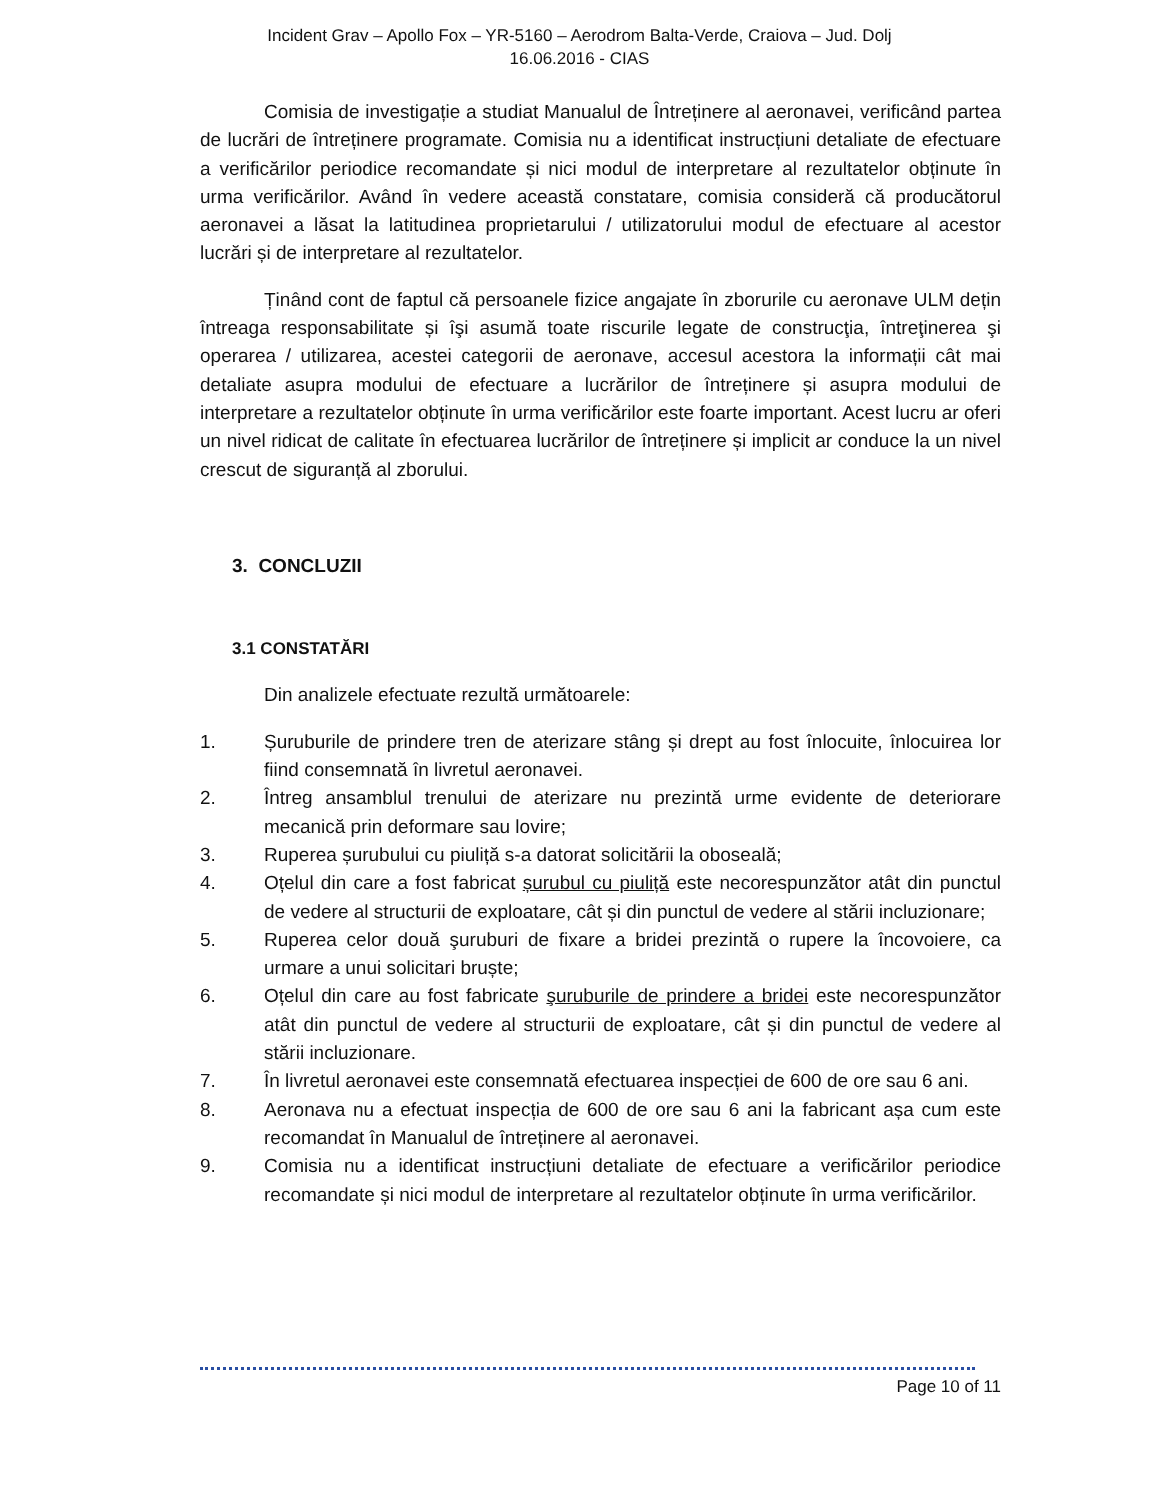Incident Grav – Apollo Fox – YR-5160 – Aerodrom Balta-Verde, Craiova – Jud. Dolj
16.06.2016 - CIAS
Comisia de investigație a studiat Manualul de Întreținere al aeronavei, verificând partea de lucrări de întreținere programate. Comisia nu a identificat instrucțiuni detaliate de efectuare a verificărilor periodice recomandate și nici modul de interpretare al rezultatelor obținute în urma verificărilor. Având în vedere această constatare, comisia consideră că producătorul aeronavei a lăsat la latitudinea proprietarului / utilizatorului modul de efectuare al acestor lucrări și de interpretare al rezultatelor.
Ținând cont de faptul că persoanele fizice angajate în zborurile cu aeronave ULM dețin întreaga responsabilitate și îşi asumă toate riscurile legate de construcţia, întreţinerea şi operarea / utilizarea, acestei categorii de aeronave, accesul acestora la informații cât mai detaliate asupra modului de efectuare a lucrărilor de întreținere și asupra modului de interpretare a rezultatelor obținute în urma verificărilor este foarte important. Acest lucru ar oferi un nivel ridicat de calitate în efectuarea lucrărilor de întreținere și implicit ar conduce la un nivel crescut de siguranță al zborului.
3. CONCLUZII
3.1 CONSTATĂRI
Din analizele efectuate rezultă următoarele:
1. Șuruburile de prindere tren de aterizare stâng și drept au fost înlocuite, înlocuirea lor fiind consemnată în livretul aeronavei.
2. Întreg ansamblul trenului de aterizare nu prezintă urme evidente de deteriorare mecanică prin deformare sau lovire;
3. Ruperea șurubului cu piuliță s-a datorat solicitării la oboseală;
4. Oțelul din care a fost fabricat șurubul cu piuliță este necorespunzător atât din punctul de vedere al structurii de exploatare, cât și din punctul de vedere al stării incluzionare;
5. Ruperea celor două şuruburi de fixare a bridei prezintă o rupere la încovoiere, ca urmare a unui solicitari bruște;
6. Oțelul din care au fost fabricate şuruburile de prindere a bridei este necorespunzător atât din punctul de vedere al structurii de exploatare, cât și din punctul de vedere al stării incluzionare.
7. În livretul aeronavei este consemnată efectuarea inspecției de 600 de ore sau 6 ani.
8. Aeronava nu a efectuat inspecția de 600 de ore sau 6 ani la fabricant așa cum este recomandat în Manualul de întreținere al aeronavei.
9. Comisia nu a identificat instrucțiuni detaliate de efectuare a verificărilor periodice recomandate și nici modul de interpretare al rezultatelor obținute în urma verificărilor.
Page 10 of 11